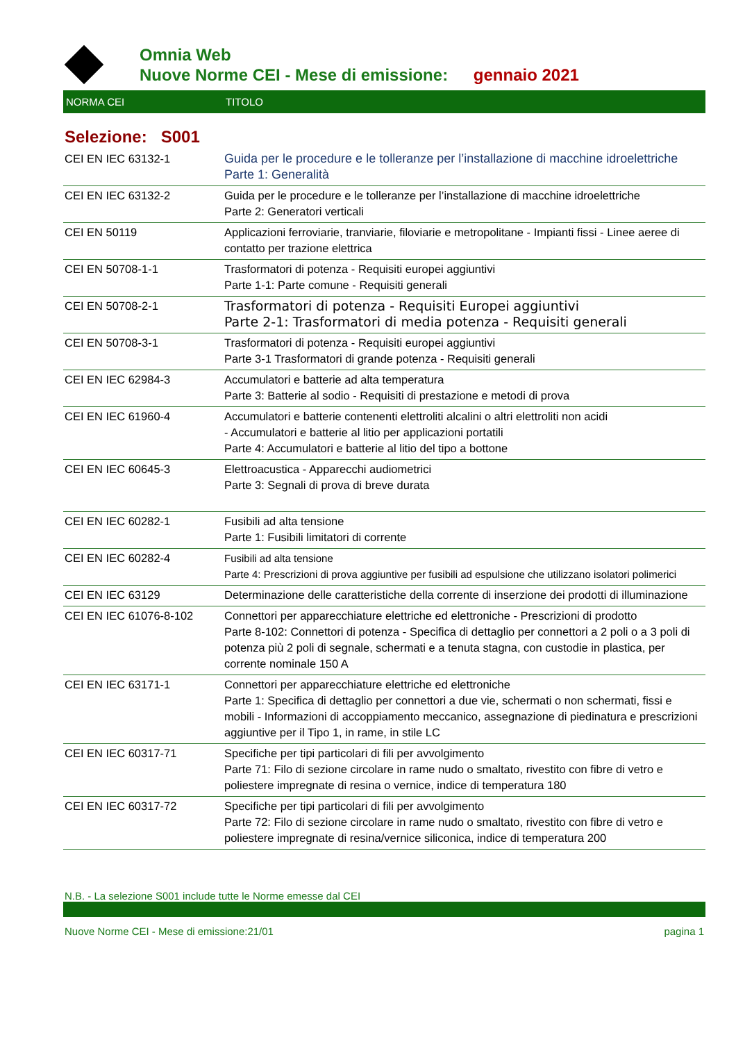Omnia Web
Nuove Norme CEI - Mese di emissione: gennaio 2021
NORMA CEI TITOLO
Selezione: S001
| CEI EN IEC 63132-1 | Guida per le procedure e le tolleranze per l’installazione di macchine idroelettriche Parte 1: Generalità |
| CEI EN IEC 63132-2 | Guida per le procedure e le tolleranze per l’installazione di macchine idroelettriche Parte 2: Generatori verticali |
| CEI EN 50119 | Applicazioni ferroviarie, tranviarie, filoviarie e metropolitane - Impianti fissi - Linee aeree di contatto per trazione elettrica |
| CEI EN 50708-1-1 | Trasformatori di potenza - Requisiti europei aggiuntivi Parte 1-1: Parte comune - Requisiti generali |
| CEI EN 50708-2-1 | Trasformatori di potenza - Requisiti Europei aggiuntivi Parte 2-1: Trasformatori di media potenza - Requisiti generali |
| CEI EN 50708-3-1 | Trasformatori di potenza - Requisiti europei aggiuntivi Parte 3-1 Trasformatori di grande potenza - Requisiti generali |
| CEI EN IEC 62984-3 | Accumulatori e batterie ad alta temperatura Parte 3: Batterie al sodio - Requisiti di prestazione e metodi di prova |
| CEI EN IEC 61960-4 | Accumulatori e batterie contenenti elettroliti alcalini o altri elettroliti non acidi - Accumulatori e batterie al litio per applicazioni portatili Parte 4: Accumulatori e batterie al litio del tipo a bottone |
| CEI EN IEC 60645-3 | Elettroacustica - Apparecchi audiometrici Parte 3: Segnali di prova di breve durata |
| CEI EN IEC 60282-1 | Fusibili ad alta tensione Parte 1: Fusibili limitatori di corrente |
| CEI EN IEC 60282-4 | Fusibili ad alta tensione Parte 4: Prescrizioni di prova aggiuntive per fusibili ad espulsione che utilizzano isolatori polimerici |
| CEI EN IEC 63129 | Determinazione delle caratteristiche della corrente di inserzione dei prodotti di illuminazione |
| CEI EN IEC 61076-8-102 | Connettori per apparecchiature elettriche ed elettroniche - Prescrizioni di prodotto Parte 8-102: Connettori di potenza - Specifica di dettaglio per connettori a 2 poli o a 3 poli di potenza più 2 poli di segnale, schermati e a tenuta stagna, con custodie in plastica, per corrente nominale 150 A |
| CEI EN IEC 63171-1 | Connettori per apparecchiature elettriche ed elettroniche Parte 1: Specifica di dettaglio per connettori a due vie, schermati o non schermati, fissi e mobili - Informazioni di accoppiamento meccanico, assegnazione di piedinatura e prescrizioni aggiuntive per il Tipo 1, in rame, in stile LC |
| CEI EN IEC 60317-71 | Specifiche per tipi particolari di fili per avvolgimento Parte 71: Filo di sezione circolare in rame nudo o smaltato, rivestito con fibre di vetro e poliestere impregnate di resina o vernice, indice di temperatura 180 |
| CEI EN IEC 60317-72 | Specifiche per tipi particolari di fili per avvolgimento Parte 72: Filo di sezione circolare in rame nudo o smaltato, rivestito con fibre di vetro e poliestere impregnate di resina/vernice siliconica, indice di temperatura 200 |
N.B. - La selezione S001 include tutte le Norme emesse dal CEI
Nuove Norme CEI - Mese di emissione:21/01 pagina 1